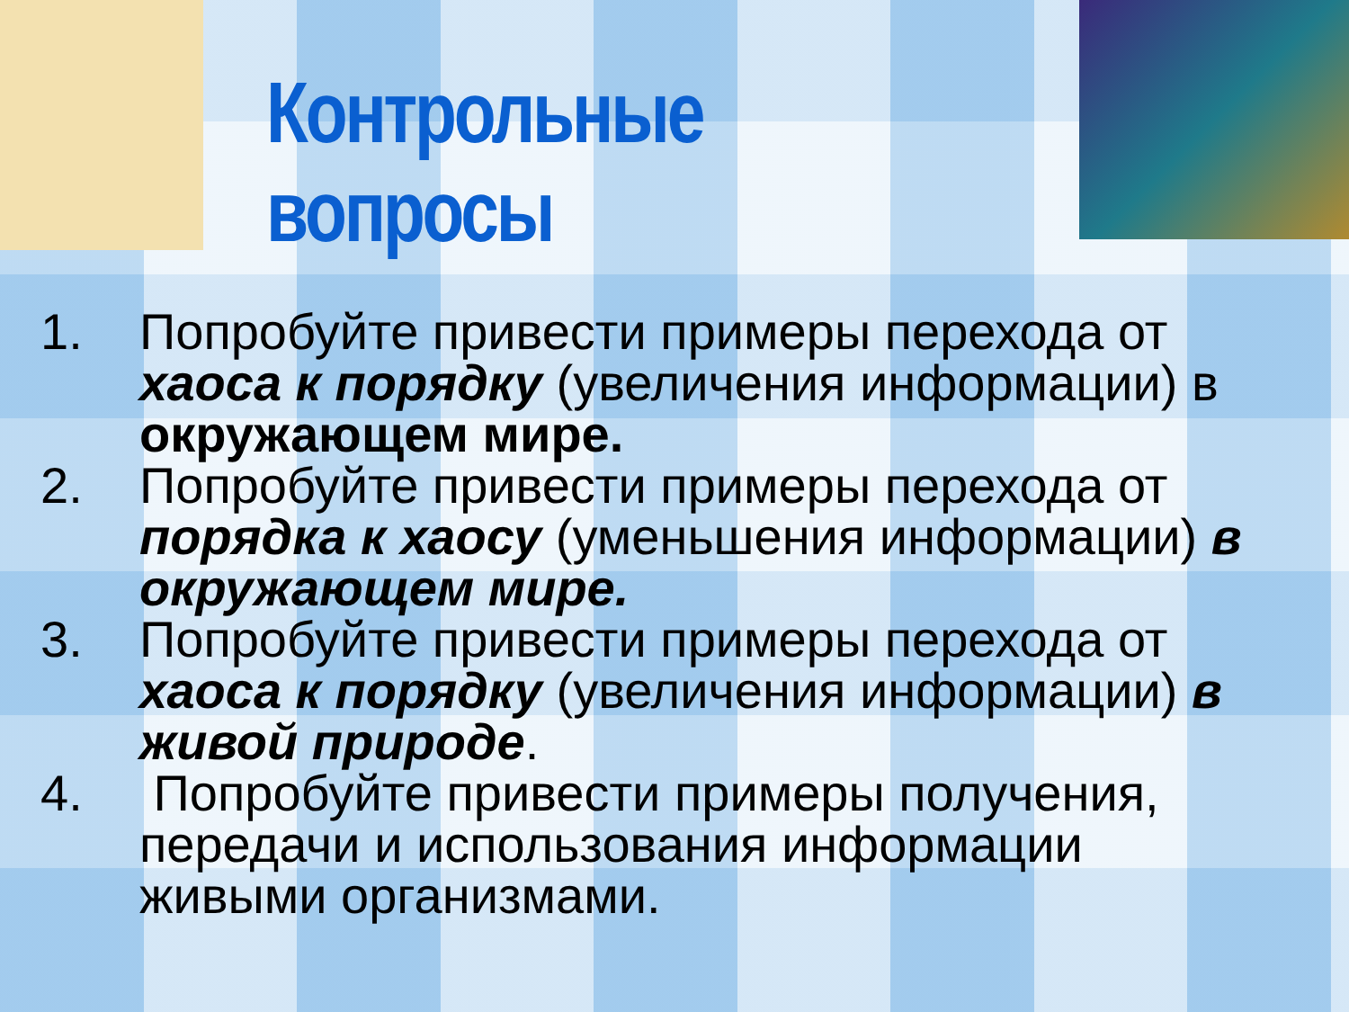Контрольные вопросы
1. Попробуйте привести примеры перехода от хаоса к порядку (увеличения информации) в окружающем мире.
2. Попробуйте привести примеры перехода от порядка к хаосу (уменьшения информации) в окружающем мире.
3. Попробуйте привести примеры перехода от хаоса к порядку (увеличения информации) в живой природе.
4. Попробуйте привести примеры получения, передачи и использования информации живыми организмами.